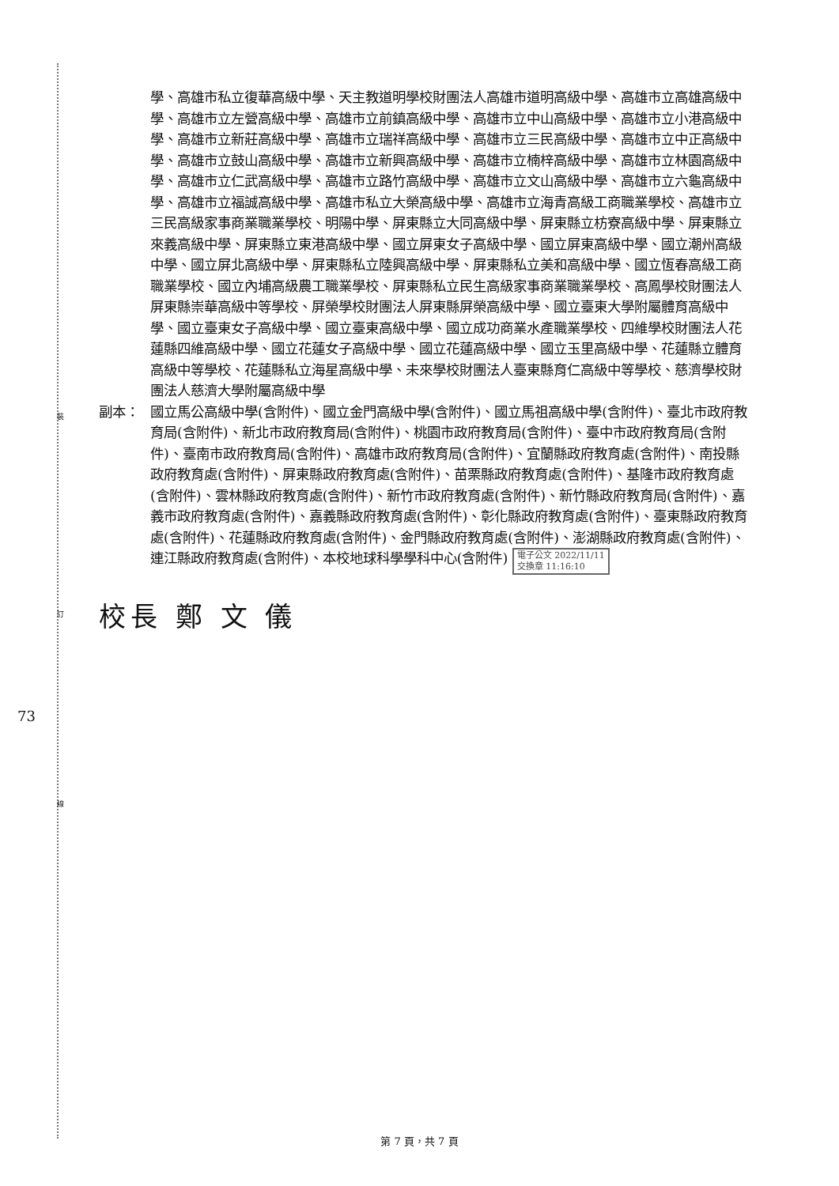裝
訂
線
73
學、高雄市私立復華高級中學、天主教道明學校財團法人高雄市道明高級中學、高雄市立高雄高級中學、高雄市立左營高級中學、高雄市立前鎮高級中學、高雄市立中山高級中學、高雄市立小港高級中學、高雄市立新莊高級中學、高雄市立瑞祥高級中學、高雄市立三民高級中學、高雄市立中正高級中學、高雄市立鼓山高級中學、高雄市立新興高級中學、高雄市立楠梓高級中學、高雄市立林園高級中學、高雄市立仁武高級中學、高雄市立路竹高級中學、高雄市立文山高級中學、高雄市立六龜高級中學、高雄市立福誠高級中學、高雄市私立大榮高級中學、高雄市立海青高級工商職業學校、高雄市立三民高級家事商業職業學校、明陽中學、屏東縣立大同高級中學、屏東縣立枋寮高級中學、屏東縣立來義高級中學、屏東縣立東港高級中學、國立屏東女子高級中學、國立屏東高級中學、國立潮州高級中學、國立屏北高級中學、屏東縣私立陸興高級中學、屏東縣私立美和高級中學、國立恆春高級工商職業學校、國立內埔高級農工職業學校、屏東縣私立民生高級家事商業職業學校、高鳳學校財團法人屏東縣崇華高級中等學校、屏榮學校財團法人屏東縣屏榮高級中學、國立臺東大學附屬體育高級中學、國立臺東女子高級中學、國立臺東高級中學、國立成功商業水產職業學校、四維學校財團法人花蓮縣四維高級中學、國立花蓮女子高級中學、國立花蓮高級中學、國立玉里高級中學、花蓮縣立體育高級中等學校、花蓮縣私立海星高級中學、未來學校財團法人臺東縣育仁高級中等學校、慈濟學校財團法人慈濟大學附屬高級中學
副本： 國立馬公高級中學(含附件)、國立金門高級中學(含附件)、國立馬祖高級中學(含附件)、臺北市政府教育局(含附件)、新北市政府教育局(含附件)、桃園市政府教育局(含附件)、臺中市政府教育局(含附件)、臺南市政府教育局(含附件)、高雄市政府教育局(含附件)、宜蘭縣政府教育處(含附件)、南投縣政府教育處(含附件)、屏東縣政府教育處(含附件)、苗栗縣政府教育處(含附件)、基隆市政府教育處(含附件)、雲林縣政府教育處(含附件)、新竹市政府教育處(含附件)、新竹縣政府教育局(含附件)、嘉義市政府教育處(含附件)、嘉義縣政府教育處(含附件)、彰化縣政府教育處(含附件)、臺東縣政府教育處(含附件)、花蓮縣政府教育處(含附件)、金門縣政府教育處(含附件)、澎湖縣政府教育處(含附件)、連江縣政府教育處(含附件)、本校地球科學學科中心(含附件) 電子公文 2022/11/11
交換章 11:16:10
校長 鄭 文 儀
第 7 頁，共 7 頁